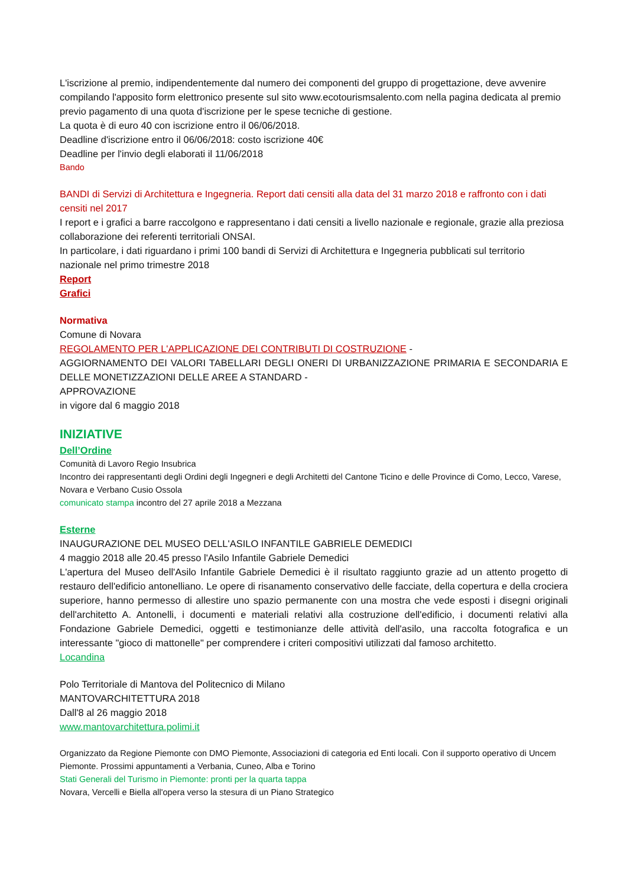L'iscrizione al premio, indipendentemente dal numero dei componenti del gruppo di progettazione, deve avvenire compilando l'apposito form elettronico presente sul sito www.ecotourismsalento.com nella pagina dedicata al premio previo pagamento di una quota d'iscrizione per le spese tecniche di gestione.
La quota è di euro 40 con iscrizione entro il 06/06/2018.
Deadline d'iscrizione entro il 06/06/2018: costo iscrizione 40€
Deadline per l'invio degli elaborati il 11/06/2018
Bando
BANDI di Servizi di Architettura e Ingegneria. Report dati censiti alla data del 31 marzo 2018 e raffronto con i dati censiti nel 2017
I report e i grafici a barre raccolgono e rappresentano i dati censiti a livello nazionale e regionale, grazie alla preziosa collaborazione dei referenti territoriali ONSAI.
In particolare, i dati riguardano i primi 100 bandi di Servizi di Architettura e Ingegneria pubblicati sul territorio nazionale nel primo trimestre 2018
Report
Grafici
Normativa
Comune di Novara
REGOLAMENTO PER L'APPLICAZIONE DEI CONTRIBUTI DI COSTRUZIONE -
AGGIORNAMENTO DEI VALORI TABELLARI DEGLI ONERI DI URBANIZZAZIONE PRIMARIA E SECONDARIA E DELLE MONETIZZAZIONI DELLE AREE A STANDARD -
APPROVAZIONE
in vigore dal 6 maggio 2018
INIZIATIVE
Dell’Ordine
Comunità di Lavoro Regio Insubrica
Incontro dei rappresentanti degli Ordini degli Ingegneri e degli Architetti del Cantone Ticino e delle Province di Como, Lecco, Varese, Novara e Verbano Cusio Ossola
comunicato stampa incontro del 27 aprile 2018 a Mezzana
Esterne
INAUGURAZIONE DEL MUSEO DELL'ASILO INFANTILE GABRIELE DEMEDICI
4 maggio 2018 alle 20.45 presso l'Asilo Infantile Gabriele Demedici
L'apertura del Museo dell'Asilo Infantile Gabriele Demedici è il risultato raggiunto grazie ad un attento progetto di restauro dell'edificio antonelliano. Le opere di risanamento conservativo delle facciate, della copertura e della crociera superiore, hanno permesso di allestire uno spazio permanente con una mostra che vede esposti i disegni originali dell'architetto A. Antonelli, i documenti e materiali relativi alla costruzione dell'edificio, i documenti relativi alla Fondazione Gabriele Demedici, oggetti e testimonianze delle attività dell'asilo, una raccolta fotografica e un interessante "gioco di mattonelle" per comprendere i criteri compositivi utilizzati dal famoso architetto.
Locandina
Polo Territoriale di Mantova del Politecnico di Milano
MANTOVARCHITETTURA 2018
Dall'8 al 26 maggio 2018
www.mantovarchitettura.polimi.it
Organizzato da Regione Piemonte con DMO Piemonte, Associazioni di categoria ed Enti locali. Con il supporto operativo di Uncem Piemonte. Prossimi appuntamenti a Verbania, Cuneo, Alba e Torino
Stati Generali del Turismo in Piemonte: pronti per la quarta tappa
Novara, Vercelli e Biella all'opera verso la stesura di un Piano Strategico